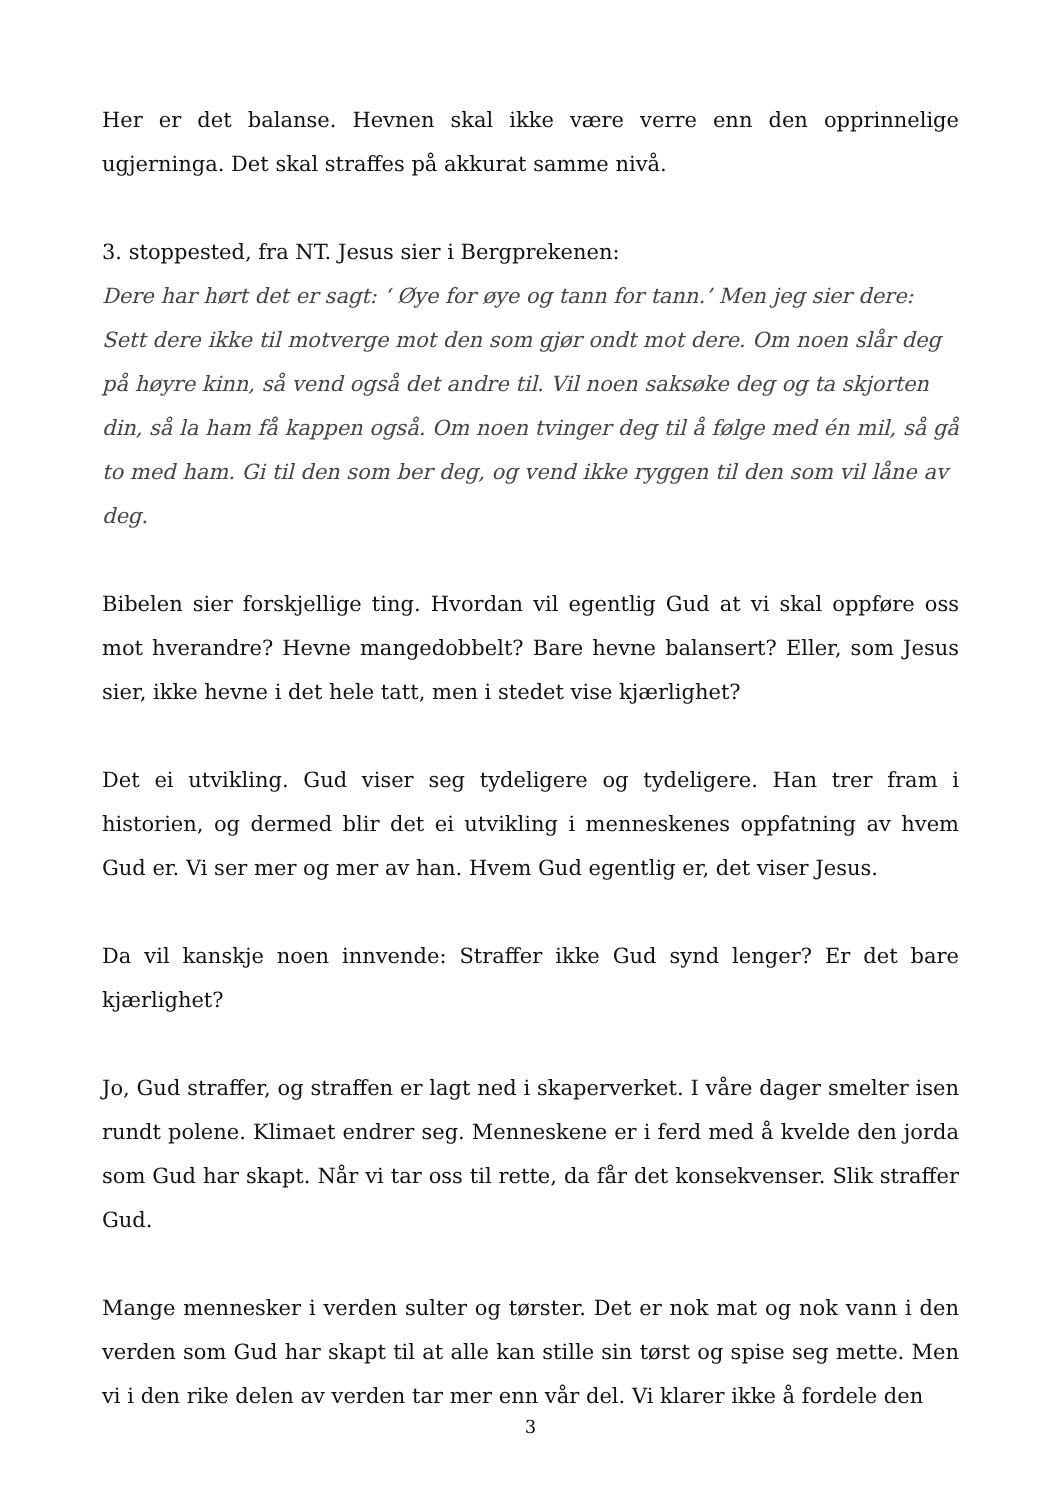Her er det balanse. Hevnen skal ikke være verre enn den opprinnelige ugjerninga. Det skal straffes på akkurat samme nivå.
3. stoppested, fra NT. Jesus sier i Bergprekenen:
Dere har hørt det er sagt: ‘ Øye for øye og tann for tann.’ Men jeg sier dere: Sett dere ikke til motverge mot den som gjør ondt mot dere. Om noen slår deg på høyre kinn, så vend også det andre til. Vil noen saksøke deg og ta skjorten din, så la ham få kappen også. Om noen tvinger deg til å følge med én mil, så gå to med ham. Gi til den som ber deg, og vend ikke ryggen til den som vil låne av deg.
Bibelen sier forskjellige ting. Hvordan vil egentlig Gud at vi skal oppføre oss mot hverandre? Hevne mangedobbelt? Bare hevne balansert? Eller, som Jesus sier, ikke hevne i det hele tatt, men i stedet vise kjærlighet?
Det ei utvikling. Gud viser seg tydeligere og tydeligere. Han trer fram i historien, og dermed blir det ei utvikling i menneskenes oppfatning av hvem Gud er. Vi ser mer og mer av han. Hvem Gud egentlig er, det viser Jesus.
Da vil kanskje noen innvende: Straffer ikke Gud synd lenger? Er det bare kjærlighet?
Jo, Gud straffer, og straffen er lagt ned i skaperverket. I våre dager smelter isen rundt polene. Klimaet endrer seg. Menneskene er i ferd med å kvelde den jorda som Gud har skapt. Når vi tar oss til rette, da får det konsekvenser. Slik straffer Gud.
Mange mennesker i verden sulter og tørster. Det er nok mat og nok vann i den verden som Gud har skapt til at alle kan stille sin tørst og spise seg mette. Men vi i den rike delen av verden tar mer enn vår del. Vi klarer ikke å fordele den
3